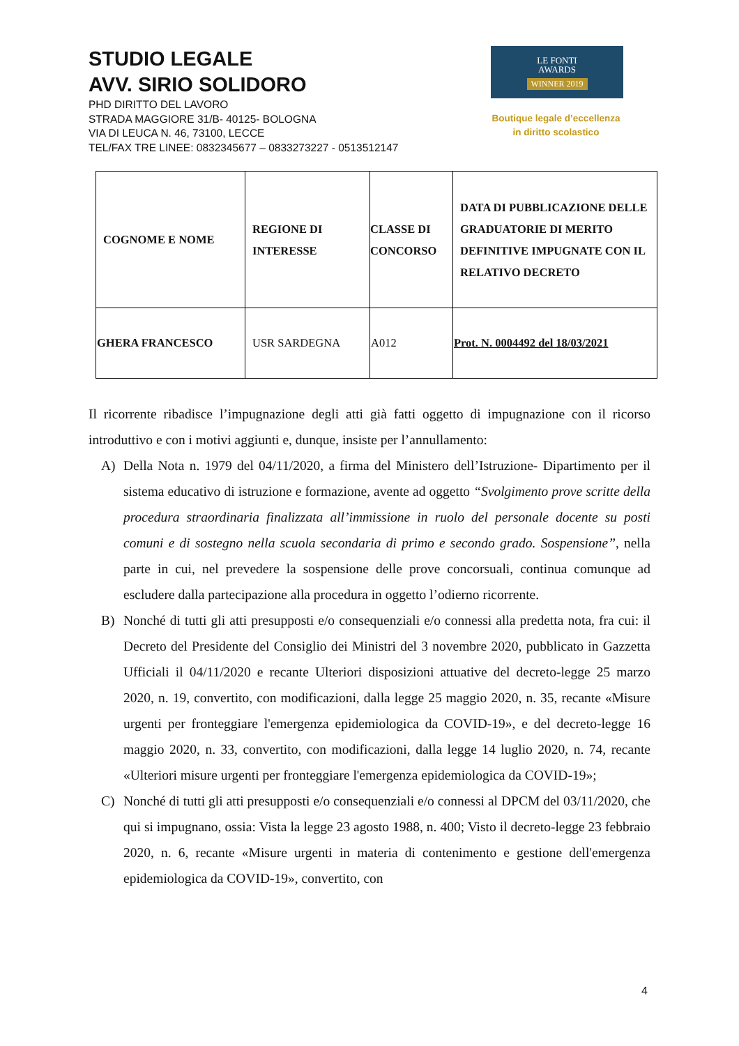STUDIO LEGALE
AVV. SIRIO SOLIDORO
PHD DIRITTO DEL LAVORO
STRADA MAGGIORE 31/B- 40125- BOLOGNA
VIA DI LEUCA N. 46, 73100, LECCE
TEL/FAX TRE LINEE: 0832345677 – 0833273227 - 0513512147
LE FONTI
AWARDS
WINNER 2019
Boutique legale d’eccellenza
in diritto scolastico
| COGNOME E NOME | REGIONE DI INTERESSE | CLASSE DI CONCORSO | DATA DI PUBBLICAZIONE DELLE GRADUATORIE DI MERITO DEFINITIVE IMPUGNATE CON IL RELATIVO DECRETO |
| --- | --- | --- | --- |
| GHERA FRANCESCO | USR SARDEGNA | A012 | Prot. N. 0004492 del 18/03/2021 |
Il ricorrente ribadisce l’impugnazione degli atti già fatti oggetto di impugnazione con il ricorso introduttivo e con i motivi aggiunti e, dunque, insiste per l’annullamento:
A) Della Nota n. 1979 del 04/11/2020, a firma del Ministero dell’Istruzione- Dipartimento per il sistema educativo di istruzione e formazione, avente ad oggetto “Svolgimento prove scritte della procedura straordinaria finalizzata all’immissione in ruolo del personale docente su posti comuni e di sostegno nella scuola secondaria di primo e secondo grado. Sospensione”, nella parte in cui, nel prevedere la sospensione delle prove concorsuali, continua comunque ad escludere dalla partecipazione alla procedura in oggetto l’odierno ricorrente.
B) Nonché di tutti gli atti presupposti e/o consequenziali e/o connessi alla predetta nota, fra cui: il Decreto del Presidente del Consiglio dei Ministri del 3 novembre 2020, pubblicato in Gazzetta Ufficiali il 04/11/2020 e recante Ulteriori disposizioni attuative del decreto-legge 25 marzo 2020, n. 19, convertito, con modificazioni, dalla legge 25 maggio 2020, n. 35, recante «Misure urgenti per fronteggiare l'emergenza epidemiologica da COVID-19», e del decreto-legge 16 maggio 2020, n. 33, convertito, con modificazioni, dalla legge 14 luglio 2020, n. 74, recante «Ulteriori misure urgenti per fronteggiare l'emergenza epidemiologica da COVID-19»;
C) Nonché di tutti gli atti presupposti e/o consequenziali e/o connessi al DPCM del 03/11/2020, che qui si impugnano, ossia: Vista la legge 23 agosto 1988, n. 400; Visto il decreto-legge 23 febbraio 2020, n. 6, recante «Misure urgenti in materia di contenimento e gestione dell'emergenza epidemiologica da COVID-19», convertito, con
4